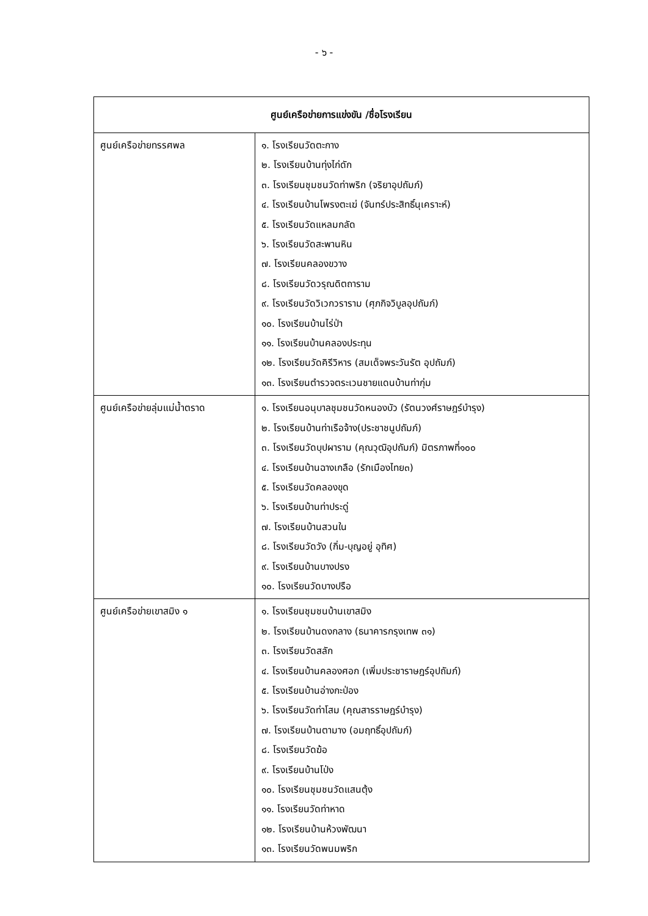- ๖ -
| ศูนย์เครือข่ายการแข่งขัน /ชื่อโรงเรียน | |
| --- | --- |
| ศูนย์เครือข่ายทรรศพล | ๑. โรงเรียนวัดตะกาง ๒. โรงเรียนบ้านทุ่งไก่ดัก ๓. โรงเรียนชุมชนวัดท่าพริก (จริยาอุปถัมภ์) ๔. โรงเรียนบ้านโพรงตะเฆ่ (จันทร์ประสิทธิ์นุเคราะห์) ๕. โรงเรียนวัดแหลมกลัด ๖. โรงเรียนวัดสะพานหิน ๗. โรงเรียนคลองขวาง ๘. โรงเรียนวัดวรุณดิตถาราม ๙. โรงเรียนวัดวิเวกวราราม (ศุภกิจวิบูลอุปถัมภ์) ๑๐. โรงเรียนบ้านไร่ป่า ๑๑. โรงเรียนบ้านคลองประทุน ๑๒. โรงเรียนวัดคิรีวิหาร (สมเด็จพระวันรัต อุปถัมภ์) ๑๓. โรงเรียนตำรวจตระเวนชายแดนบ้านท่ากุ่ม |
| ศูนย์เครือข่ายลุ่มแม่น้ำตราด | ๑. โรงเรียนอนุบาลชุมชนวัดหนองบัว (รัตนวงศ์ราษฎร์บำรุง) ๒. โรงเรียนบ้านท่าเรือจ้าง(ประชาชนูปถัมภ์) ๓. โรงเรียนวัดบุปผาราม (คุณวุฒิอุปถัมภ์) มิตรภาพที่๑๐๐ ๔. โรงเรียนบ้านฉางเกลือ (รักเมืองไทย๓) ๕. โรงเรียนวัดคลองขุด ๖. โรงเรียนบ้านท่าประดู่ ๗. โรงเรียนบ้านสวนใน ๘. โรงเรียนวัดวัง (กิ่ม-บุญอยู่ อุทิศ) ๙. โรงเรียนบ้านบางปรง ๑๐. โรงเรียนวัดบางปรือ |
| ศูนย์เครือข่ายเขาสมิง ๑ | ๑. โรงเรียนชุมชนบ้านเขาสมิง ๒. โรงเรียนบ้านดงกลาง (ธนาคารกรุงเทพ ๓๑) ๓. โรงเรียนวัดสลัก ๔. โรงเรียนบ้านคลองศอก (เพิ่มประชาราษฎร์อุปถัมภ์) ๕. โรงเรียนบ้านอ่างกะป่อง ๖. โรงเรียนวัดท่าโสม (คุณสารราษฎร์บำรุง) ๗. โรงเรียนบ้านตามาง (อมฤทธิ์อุปถัมภ์) ๘. โรงเรียนวัดฆ้อ ๙. โรงเรียนบ้านโป่ง ๑๐. โรงเรียนชุมชนวัดแสนตุ้ง ๑๑. โรงเรียนวัดท่าหาด ๑๒. โรงเรียนบ้านห้วงพัฒนา ๑๓. โรงเรียนวัดพนมพริก |